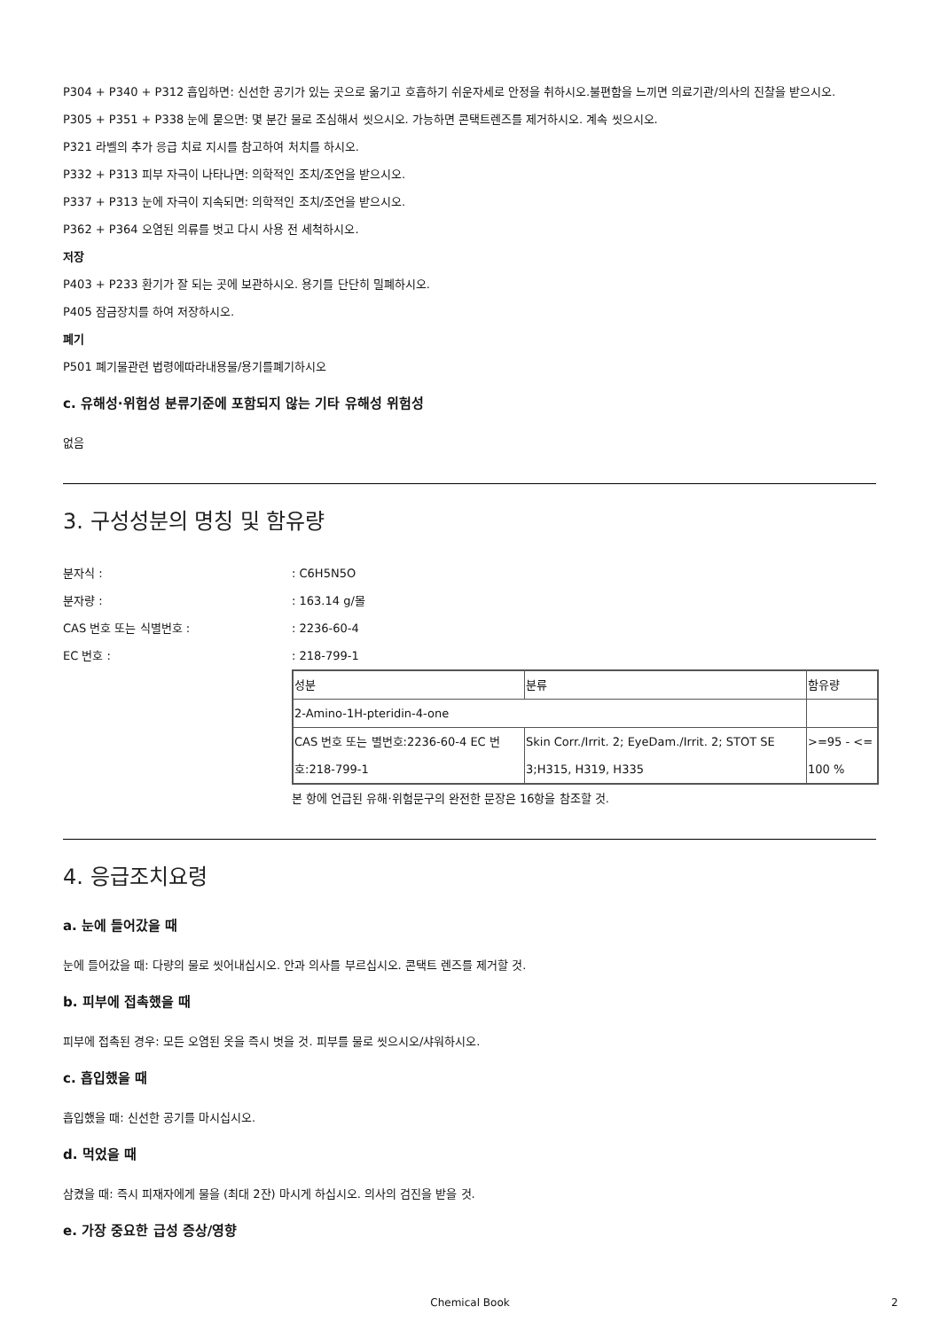P304 + P340 + P312 흡입하면: 신선한 공기가 있는 곳으로 옮기고 호흡하기 쉬운자세로 안정을 취하시오.불편함을 느끼면 의료기관/의사의 진찰을 받으시오.
P305 + P351 + P338 눈에 묻으면: 몇 분간 물로 조심해서 씻으시오. 가능하면 콘택트렌즈를 제거하시오. 계속 씻으시오.
P321 라벨의 추가 응급 치료 지시를 참고하여 처치를 하시오.
P332 + P313 피부 자극이 나타나면: 의학적인 조치/조언을 받으시오.
P337 + P313 눈에 자극이 지속되면: 의학적인 조치/조언을 받으시오.
P362 + P364 오염된 의류를 벗고 다시 사용 전 세척하시오.
저장
P403 + P233 환기가 잘 되는 곳에 보관하시오. 용기를 단단히 밀폐하시오.
P405 잠금장치를 하여 저장하시오.
폐기
P501 폐기물관련 법령에따라내용물/용기를폐기하시오
c. 유해성·위험성 분류기준에 포함되지 않는 기타 유해성 위험성
없음
3. 구성성분의 명칭 및 함유량
분자식 :: C6H5N5O
분자량 :: 163.14 g/몰
CAS 번호 또는 식별번호 :: 2236-60-4
EC 번호 :: 218-799-1
| 성분 | 분류 | 함유량 |
| 2-Amino-1H-pteridin-4-one | | |
| CAS 번호 또는 별번호:2236-60-4 EC 번호:218-799-1 | Skin Corr./Irrit. 2; EyeDam./Irrit. 2; STOT SE 3;H315, H319, H335 | >=95 - <= 100 % |
본 항에 언급된 유해·위험문구의 완전한 문장은 16항을 참조할 것.
4. 응급조치요령
a. 눈에 들어갔을 때
눈에 들어갔을 때: 다량의 물로 씻어내십시오. 안과 의사를 부르십시오. 콘택트 렌즈를 제거할 것.
b. 피부에 접촉했을 때
피부에 접촉된 경우: 모든 오염된 옷을 즉시 벗을 것. 피부를 물로 씻으시오/샤워하시오.
c. 흡입했을 때
흡입했을 때: 신선한 공기를 마시십시오.
d. 먹었을 때
삼켰을 때: 즉시 피재자에게 물을 (최대 2잔) 마시게 하십시오. 의사의 검진을 받을 것.
e. 가장 중요한 급성 증상/영향
Chemical Book 2